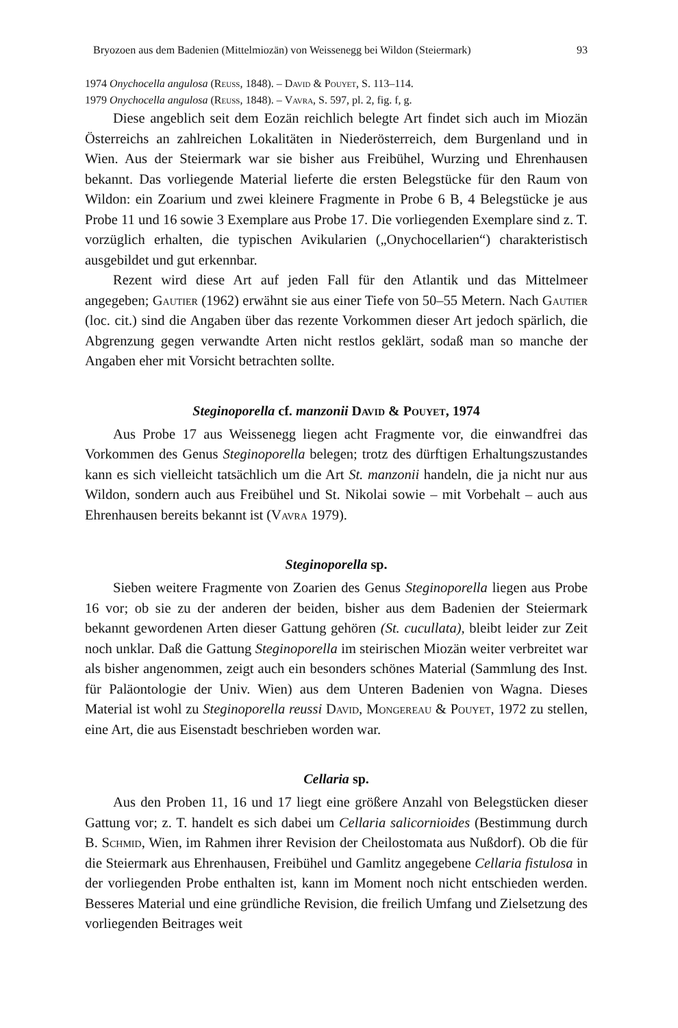Bryozoen aus dem Badenien (Mittelmiozän) von Weissenegg bei Wildon (Steiermark) 93
1974 Onychocella angulosa (Reuss, 1848). – David & Pouyet, S. 113–114.
1979 Onychocella angulosa (Reuss, 1848). – Vavra, S. 597, pl. 2, fig. f, g.
Diese angeblich seit dem Eozän reichlich belegte Art findet sich auch im Miozän Österreichs an zahlreichen Lokalitäten in Niederösterreich, dem Burgenland und in Wien. Aus der Steiermark war sie bisher aus Freibühel, Wurzing und Ehrenhausen bekannt. Das vorliegende Material lieferte die ersten Belegstücke für den Raum von Wildon: ein Zoarium und zwei kleinere Fragmente in Probe 6 B, 4 Belegstücke je aus Probe 11 und 16 sowie 3 Exemplare aus Probe 17. Die vorliegenden Exemplare sind z. T. vorzüglich erhalten, die typischen Avikularien („Onychocellarien“) charakteristisch ausgebildet und gut erkennbar.
Rezent wird diese Art auf jeden Fall für den Atlantik und das Mittelmeer angegeben; Gautier (1962) erwähnt sie aus einer Tiefe von 50–55 Metern. Nach Gautier (loc. cit.) sind die Angaben über das rezente Vorkommen dieser Art jedoch spärlich, die Abgrenzung gegen verwandte Arten nicht restlos geklärt, sodaß man so manche der Angaben eher mit Vorsicht betrachten sollte.
Steginoporella cf. manzonii David & Pouyet, 1974
Aus Probe 17 aus Weissenegg liegen acht Fragmente vor, die einwandfrei das Vorkommen des Genus Steginoporella belegen; trotz des dürftigen Erhaltungszustandes kann es sich vielleicht tatsächlich um die Art St. manzonii handeln, die ja nicht nur aus Wildon, sondern auch aus Freibühel und St. Nikolai sowie – mit Vorbehalt – auch aus Ehrenhausen bereits bekannt ist (Vavra 1979).
Steginoporella sp.
Sieben weitere Fragmente von Zoarien des Genus Steginoporella liegen aus Probe 16 vor; ob sie zu der anderen der beiden, bisher aus dem Badenien der Steiermark bekannt gewordenen Arten dieser Gattung gehören (St. cucullata), bleibt leider zur Zeit noch unklar. Daß die Gattung Steginoporella im steirischen Miozän weiter verbreitet war als bisher angenommen, zeigt auch ein besonders schönes Material (Sammlung des Inst. für Paläontologie der Univ. Wien) aus dem Unteren Badenien von Wagna. Dieses Material ist wohl zu Steginoporella reussi David, Mongereau & Pouyet, 1972 zu stellen, eine Art, die aus Eisenstadt beschrieben worden war.
Cellaria sp.
Aus den Proben 11, 16 und 17 liegt eine größere Anzahl von Belegstücken dieser Gattung vor; z. T. handelt es sich dabei um Cellaria salicornioides (Bestimmung durch B. Schmid, Wien, im Rahmen ihrer Revision der Cheilostomata aus Nußdorf). Ob die für die Steiermark aus Ehrenhausen, Freibühel und Gamlitz angegebene Cellaria fistulosa in der vorliegenden Probe enthalten ist, kann im Moment noch nicht entschieden werden. Besseres Material und eine gründliche Revision, die freilich Umfang und Zielsetzung des vorliegenden Beitrages weit